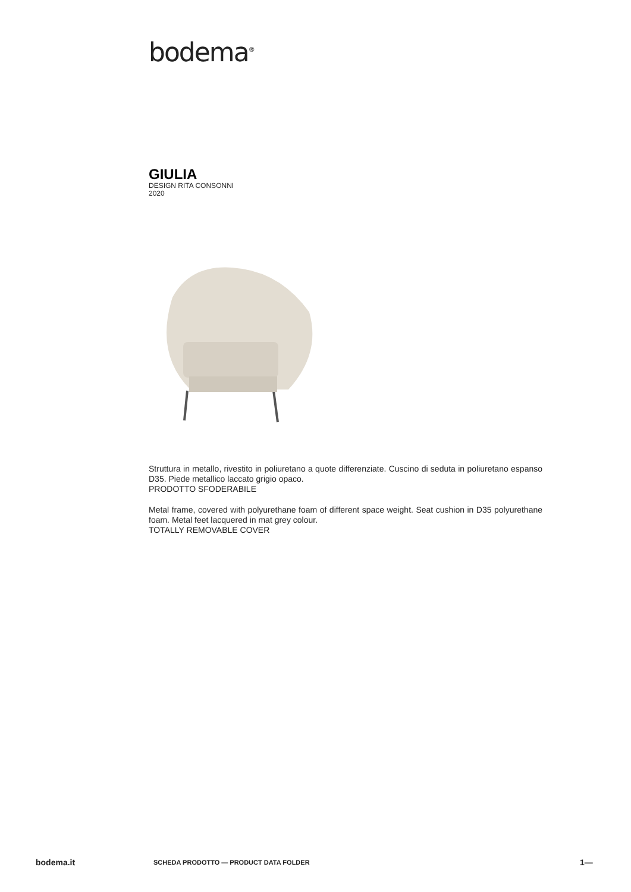bodema<sup>®</sup>
GIULIA
DESIGN RITA CONSONNI
2020
Struttura in metallo, rivestito in poliuretano a quote differenziate. Cuscino di seduta in poliuretano espanso D35. Piede metallico laccato grigio opaco.
PRODOTTO SFODERABILE
Metal frame, covered with polyurethane foam of different space weight. Seat cushion in D35 polyurethane foam. Metal feet lacquered in mat grey colour.
TOTALLY REMOVABLE COVER
bodema.it SCHEDA PRODOTTO — PRODUCT DATA FOLDER 1—